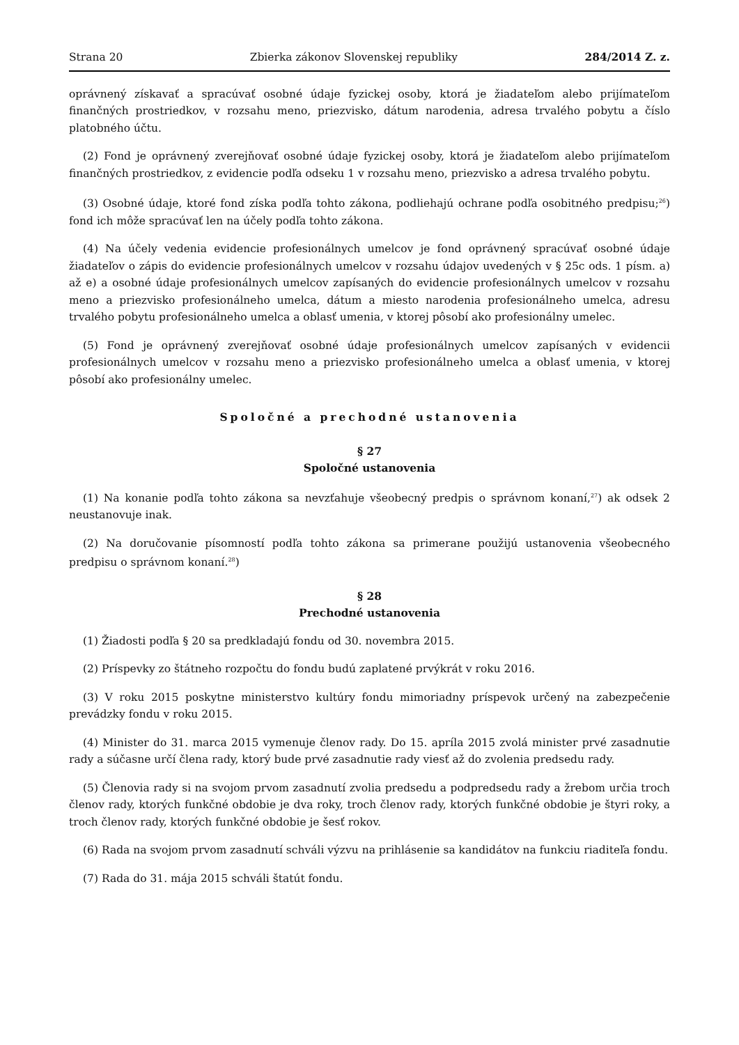Strana 20 Zbierka zákonov Slovenskej republiky 284/2014 Z. z.
oprávnený získavať a spracúvať osobné údaje fyzickej osoby, ktorá je žiadateľom alebo prijímateľom finančných prostriedkov, v rozsahu meno, priezvisko, dátum narodenia, adresa trvalého pobytu a číslo platobného účtu.
(2) Fond je oprávnený zverejňovať osobné údaje fyzickej osoby, ktorá je žiadateľom alebo prijímateľom finančných prostriedkov, z evidencie podľa odseku 1 v rozsahu meno, priezvisko a adresa trvalého pobytu.
(3) Osobné údaje, ktoré fond získa podľa tohto zákona, podliehajú ochrane podľa osobitného predpisu;<sup>26</sup>) fond ich môže spracúvať len na účely podľa tohto zákona.
(4) Na účely vedenia evidencie profesionálnych umelcov je fond oprávnený spracúvať osobné údaje žiadateľov o zápis do evidencie profesionálnych umelcov v rozsahu údajov uvedených v § 25c ods. 1 písm. a) až e) a osobné údaje profesionálnych umelcov zapísaných do evidencie profesionálnych umelcov v rozsahu meno a priezvisko profesionálneho umelca, dátum a miesto narodenia profesionálneho umelca, adresu trvalého pobytu profesionálneho umelca a oblasť umenia, v ktorej pôsobí ako profesionálny umelec.
(5) Fond je oprávnený zverejňovať osobné údaje profesionálnych umelcov zapísaných v evidencii profesionálnych umelcov v rozsahu meno a priezvisko profesionálneho umelca a oblasť umenia, v ktorej pôsobí ako profesionálny umelec.
Spoločné a prechodné ustanovenia
§ 27
Spoločné ustanovenia
(1) Na konanie podľa tohto zákona sa nevzťahuje všeobecný predpis o správnom konaní,<sup>27</sup>) ak odsek 2 neustanovuje inak.
(2) Na doručovanie písomností podľa tohto zákona sa primerane použijú ustanovenia všeobecného predpisu o správnom konaní.<sup>28</sup>)
§ 28
Prechodné ustanovenia
(1) Žiadosti podľa § 20 sa predkladajú fondu od 30. novembra 2015.
(2) Príspevky zo štátneho rozpočtu do fondu budú zaplatené prvýkrát v roku 2016.
(3) V roku 2015 poskytne ministerstvo kultúry fondu mimoriadny príspevok určený na zabezpečenie prevádzky fondu v roku 2015.
(4) Minister do 31. marca 2015 vymenuje členov rady. Do 15. apríla 2015 zvolá minister prvé zasadnutie rady a súčasne určí člena rady, ktorý bude prvé zasadnutie rady viesť až do zvolenia predsedu rady.
(5) Členovia rady si na svojom prvom zasadnutí zvolia predsedu a podpredsedu rady a žrebom určia troch členov rady, ktorých funkčné obdobie je dva roky, troch členov rady, ktorých funkčné obdobie je štyri roky, a troch členov rady, ktorých funkčné obdobie je šesť rokov.
(6) Rada na svojom prvom zasadnutí schváli výzvu na prihlásenie sa kandidátov na funkciu riaditeľa fondu.
(7) Rada do 31. mája 2015 schváli štatút fondu.